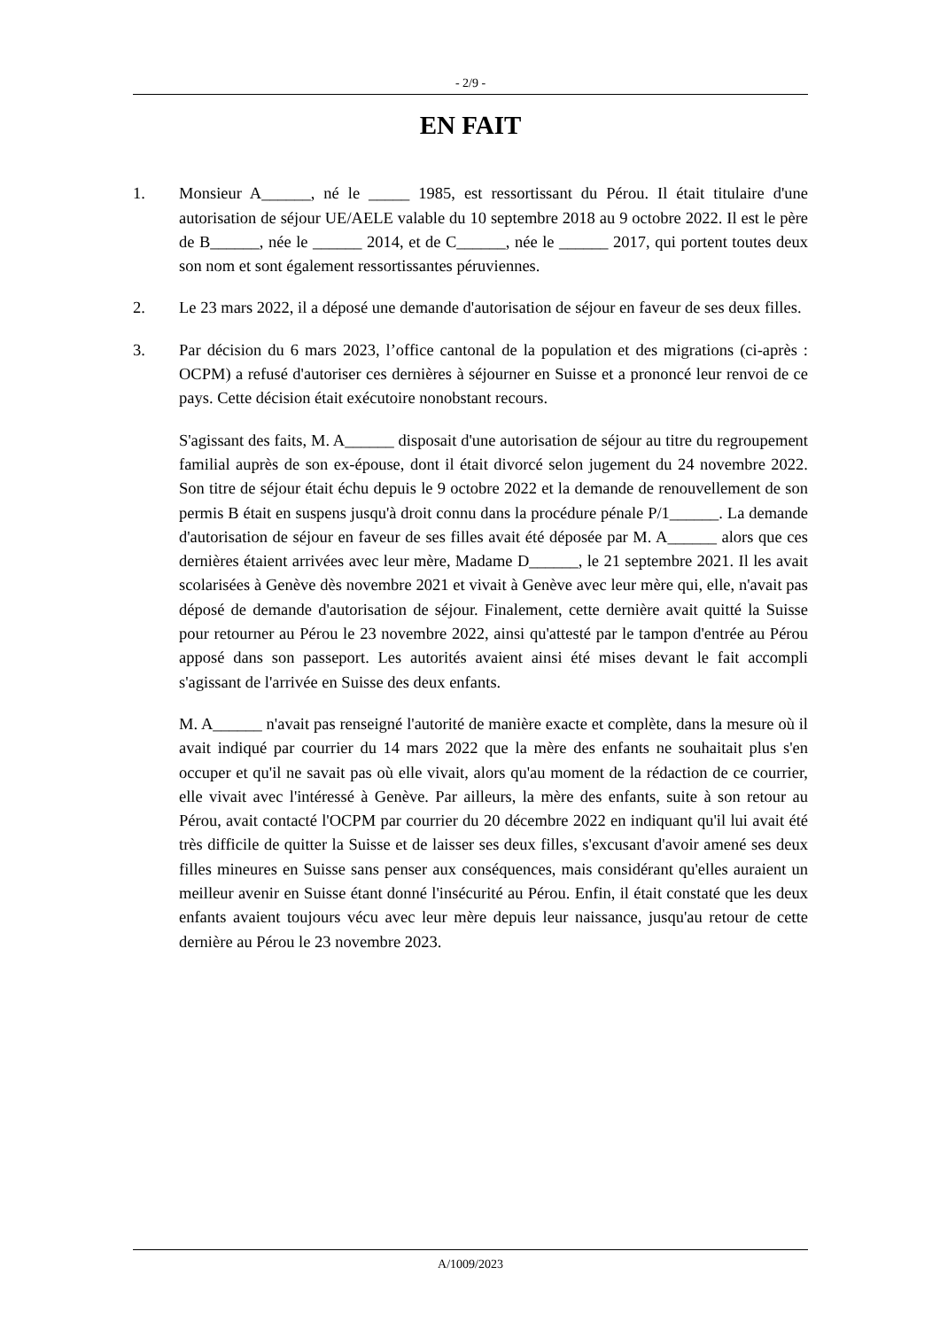- 2/9 -
EN FAIT
1. Monsieur A______, né le _____ 1985, est ressortissant du Pérou. Il était titulaire d'une autorisation de séjour UE/AELE valable du 10 septembre 2018 au 9 octobre 2022. Il est le père de B______, née le ______ 2014, et de C______, née le ______ 2017, qui portent toutes deux son nom et sont également ressortissantes péruviennes.
2. Le 23 mars 2022, il a déposé une demande d'autorisation de séjour en faveur de ses deux filles.
3. Par décision du 6 mars 2023, l’office cantonal de la population et des migrations (ci-après : OCPM) a refusé d'autoriser ces dernières à séjourner en Suisse et a prononcé leur renvoi de ce pays. Cette décision était exécutoire nonobstant recours.
S'agissant des faits, M. A______ disposait d'une autorisation de séjour au titre du regroupement familial auprès de son ex-épouse, dont il était divorcé selon jugement du 24 novembre 2022. Son titre de séjour était échu depuis le 9 octobre 2022 et la demande de renouvellement de son permis B était en suspens jusqu'à droit connu dans la procédure pénale P/1______. La demande d'autorisation de séjour en faveur de ses filles avait été déposée par M. A______ alors que ces dernières étaient arrivées avec leur mère, Madame D______, le 21 septembre 2021. Il les avait scolarisées à Genève dès novembre 2021 et vivait à Genève avec leur mère qui, elle, n'avait pas déposé de demande d'autorisation de séjour. Finalement, cette dernière avait quitté la Suisse pour retourner au Pérou le 23 novembre 2022, ainsi qu'attesté par le tampon d'entrée au Pérou apposé dans son passeport. Les autorités avaient ainsi été mises devant le fait accompli s'agissant de l'arrivée en Suisse des deux enfants.
M. A______ n'avait pas renseigné l'autorité de manière exacte et complète, dans la mesure où il avait indiqué par courrier du 14 mars 2022 que la mère des enfants ne souhaitait plus s'en occuper et qu'il ne savait pas où elle vivait, alors qu'au moment de la rédaction de ce courrier, elle vivait avec l'intéressé à Genève. Par ailleurs, la mère des enfants, suite à son retour au Pérou, avait contacté l'OCPM par courrier du 20 décembre 2022 en indiquant qu'il lui avait été très difficile de quitter la Suisse et de laisser ses deux filles, s'excusant d'avoir amené ses deux filles mineures en Suisse sans penser aux conséquences, mais considérant qu'elles auraient un meilleur avenir en Suisse étant donné l'insécurité au Pérou. Enfin, il était constaté que les deux enfants avaient toujours vécu avec leur mère depuis leur naissance, jusqu'au retour de cette dernière au Pérou le 23 novembre 2023.
A/1009/2023